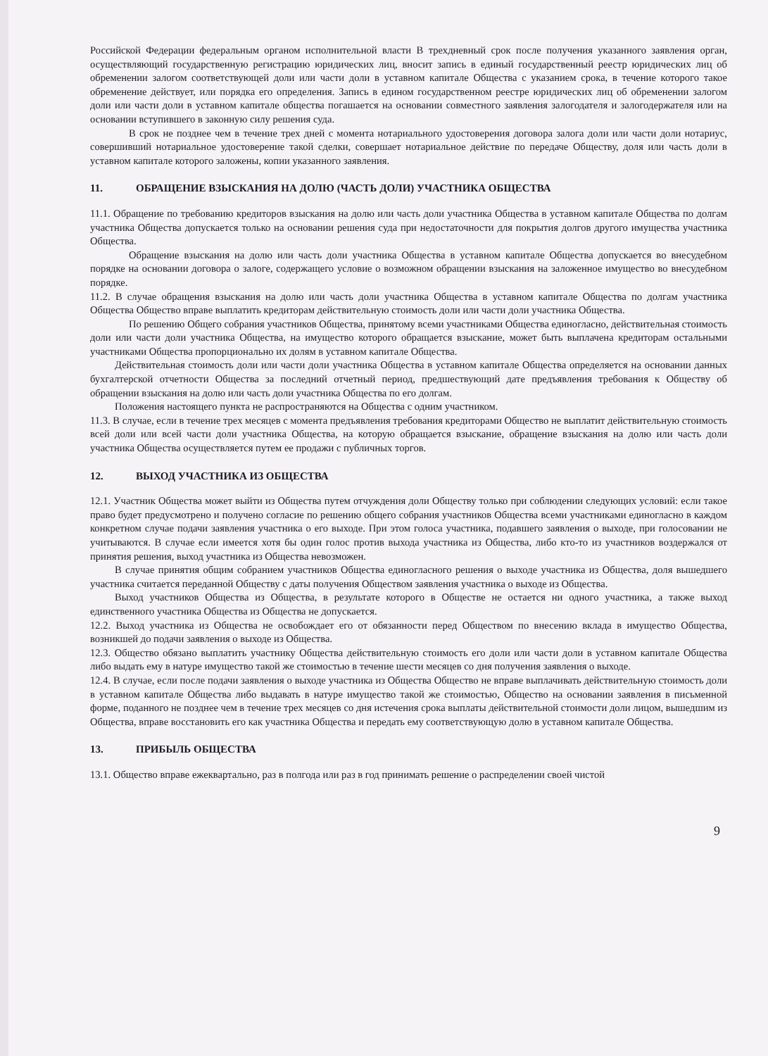Российской Федерации федеральным органом исполнительной власти В трехдневный срок после получения указанного заявления орган, осуществляющий государственную регистрацию юридических лиц, вносит запись в единый государственный реестр юридических лиц об обременении залогом соответствующей доли или части доли в уставном капитале Общества с указанием срока, в течение которого такое обременение действует, или порядка его определения. Запись в едином государственном реестре юридических лиц об обременении залогом доли или части доли в уставном капитале общества погашается на основании совместного заявления залогодателя и залогодержателя или на основании вступившего в законную силу решения суда.
В срок не позднее чем в течение трех дней с момента нотариального удостоверения договора залога доли или части доли нотариус, совершивший нотариальное удостоверение такой сделки, совершает нотариальное действие по передаче Обществу, доля или часть доли в уставном капитале которого заложены, копии указанного заявления.
11. ОБРАЩЕНИЕ ВЗЫСКАНИЯ НА ДОЛЮ (ЧАСТЬ ДОЛИ) УЧАСТНИКА ОБЩЕСТВА
11.1. Обращение по требованию кредиторов взыскания на долю или часть доли участника Общества в уставном капитале Общества по долгам участника Общества допускается только на основании решения суда при недостаточности для покрытия долгов другого имущества участника Общества.
Обращение взыскания на долю или часть доли участника Общества в уставном капитале Общества допускается во внесудебном порядке на основании договора о залоге, содержащего условие о возможном обращении взыскания на заложенное имущество во внесудебном порядке.
11.2. В случае обращения взыскания на долю или часть доли участника Общества в уставном капитале Общества по долгам участника Общества Общество вправе выплатить кредиторам действительную стоимость доли или части доли участника Общества.
По решению Общего собрания участников Общества, принятому всеми участниками Общества единогласно, действительная стоимость доли или части доли участника Общества, на имущество которого обращается взыскание, может быть выплачена кредиторам остальными участниками Общества пропорционально их долям в уставном капитале Общества.
Действительная стоимость доли или части доли участника Общества в уставном капитале Общества определяется на основании данных бухгалтерской отчетности Общества за последний отчетный период, предшествующий дате предъявления требования к Обществу об обращении взыскания на долю или часть доли участника Общества по его долгам.
Положения настоящего пункта не распространяются на Общества с одним участником.
11.3. В случае, если в течение трех месяцев с момента предъявления требования кредиторами Общество не выплатит действительную стоимость всей доли или всей части доли участника Общества, на которую обращается взыскание, обращение взыскания на долю или часть доли участника Общества осуществляется путем ее продажи с публичных торгов.
12. ВЫХОД УЧАСТНИКА ИЗ ОБЩЕСТВА
12.1. Участник Общества может выйти из Общества путем отчуждения доли Обществу только при соблюдении следующих условий: если такое право будет предусмотрено и получено согласие по решению общего собрания участников Общества всеми участниками единогласно в каждом конкретном случае подачи заявления участника о его выходе. При этом голоса участника, подавшего заявления о выходе, при голосовании не учитываются. В случае если имеется хотя бы один голос против выхода участника из Общества, либо кто-то из участников воздержался от принятия решения, выход участника из Общества невозможен.
В случае принятия общим собранием участников Общества единогласного решения о выходе участника из Общества, доля вышедшего участника считается переданной Обществу с даты получения Обществом заявления участника о выходе из Общества.
Выход участников Общества из Общества, в результате которого в Обществе не остается ни одного участника, а также выход единственного участника Общества из Общества не допускается.
12.2. Выход участника из Общества не освобождает его от обязанности перед Обществом по внесению вклада в имущество Общества, возникшей до подачи заявления о выходе из Общества.
12.3. Общество обязано выплатить участнику Общества действительную стоимость его доли или части доли в уставном капитале Общества либо выдать ему в натуре имущество такой же стоимостью в течение шести месяцев со дня получения заявления о выходе.
12.4. В случае, если после подачи заявления о выходе участника из Общества Общество не вправе выплачивать действительную стоимость доли в уставном капитале Общества либо выдавать в натуре имущество такой же стоимостью, Общество на основании заявления в письменной форме, поданного не позднее чем в течение трех месяцев со дня истечения срока выплаты действительной стоимости доли лицом, вышедшим из Общества, вправе восстановить его как участника Общества и передать ему соответствующую долю в уставном капитале Общества.
13. ПРИБЫЛЬ ОБЩЕСТВА
13.1. Общество вправе ежеквартально, раз в полгода или раз в год принимать решение о распределении своей чистой
9